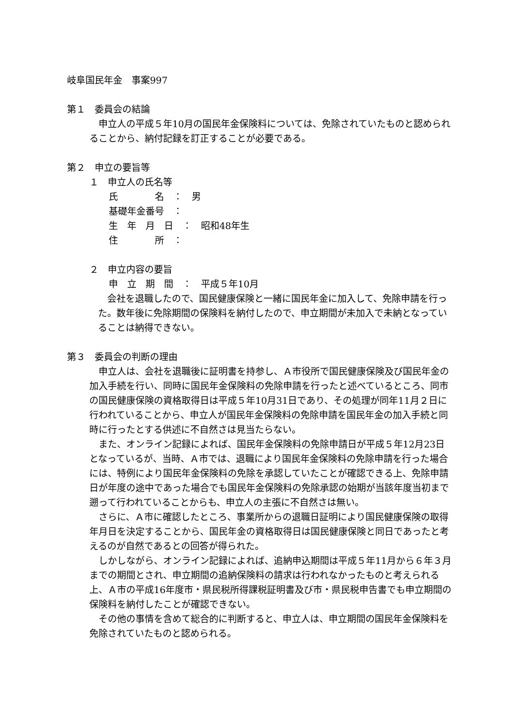岐阜国民年金　事案997
第１　委員会の結論
申立人の平成５年10月の国民年金保険料については、免除されていたものと認められることから、納付記録を訂正することが必要である。
第２　申立の要旨等
１　申立人の氏名等
氏　　　　名　：　男
基礎年金番号　：
生　年　月　日　：　昭和48年生
住　　　　所　：
２　申立内容の要旨
申　立　期　間　：　平成５年10月
会社を退職したので、国民健康保険と一緒に国民年金に加入して、免除申請を行った。数年後に免除期間の保険料を納付したので、申立期間が未加入で未納となっていることは納得できない。
第３　委員会の判断の理由
申立人は、会社を退職後に証明書を持参し、Ａ市役所で国民健康保険及び国民年金の加入手続を行い、同時に国民年金保険料の免除申請を行ったと述べているところ、同市の国民健康保険の資格取得日は平成５年10月31日であり、その処理が同年11月２日に行われていることから、申立人が国民年金保険料の免除申請を国民年金の加入手続と同時に行ったとする供述に不自然さは見当たらない。
また、オンライン記録によれば、国民年金保険料の免除申請日が平成５年12月23日となっているが、当時、Ａ市では、退職により国民年金保険料の免除申請を行った場合には、特例により国民年金保険料の免除を承認していたことが確認できる上、免除申請日が年度の途中であった場合でも国民年金保険料の免除承認の始期が当該年度当初まで遡って行われていることからも、申立人の主張に不自然さは無い。
さらに、Ａ市に確認したところ、事業所からの退職日証明により国民健康保険の取得年月日を決定することから、国民年金の資格取得日は国民健康保険と同日であったと考えるのが自然であるとの回答が得られた。
しかしながら、オンライン記録によれば、追納申込期間は平成５年11月から６年３月までの期間とされ、申立期間の追納保険料の請求は行われなかったものと考えられる上、Ａ市の平成16年度市・県民税所得課税証明書及び市・県民税申告書でも申立期間の保険料を納付したことが確認できない。
その他の事情を含めて総合的に判断すると、申立人は、申立期間の国民年金保険料を免除されていたものと認められる。